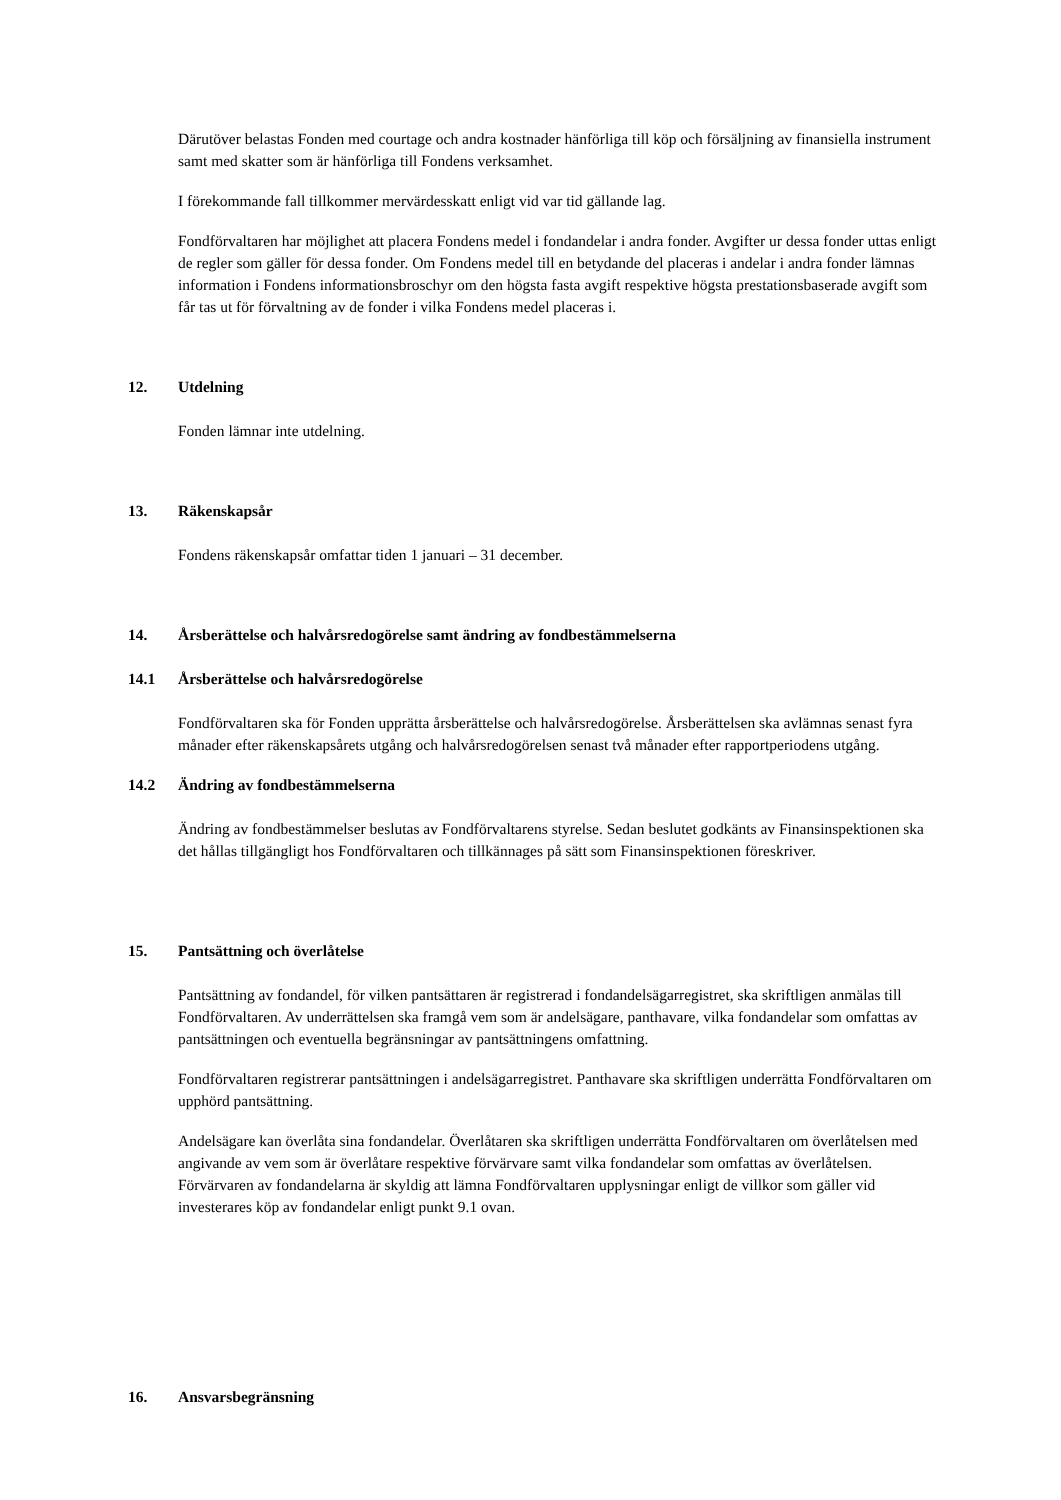Därutöver belastas Fonden med courtage och andra kostnader hänförliga till köp och försäljning av finansiella instrument samt med skatter som är hänförliga till Fondens verksamhet.
I förekommande fall tillkommer mervärdesskatt enligt vid var tid gällande lag.
Fondförvaltaren har möjlighet att placera Fondens medel i fondandelar i andra fonder. Avgifter ur dessa fonder uttas enligt de regler som gäller för dessa fonder. Om Fondens medel till en betydande del placeras i andelar i andra fonder lämnas information i Fondens informationsbroschyr om den högsta fasta avgift respektive högsta prestationsbaserade avgift som får tas ut för förvaltning av de fonder i vilka Fondens medel placeras i.
12. Utdelning
Fonden lämnar inte utdelning.
13. Räkenskapsår
Fondens räkenskapsår omfattar tiden 1 januari – 31 december.
14. Årsberättelse och halvårsredogörelse samt ändring av fondbestämmelserna
14.1 Årsberättelse och halvårsredogörelse
Fondförvaltaren ska för Fonden upprätta årsberättelse och halvårsredogörelse. Årsberättelsen ska avlämnas senast fyra månader efter räkenskapsårets utgång och halvårsredogörelsen senast två månader efter rapportperiodens utgång.
14.2 Ändring av fondbestämmelserna
Ändring av fondbestämmelser beslutas av Fondförvaltarens styrelse. Sedan beslutet godkänts av Finansinspektionen ska det hållas tillgängligt hos Fondförvaltaren och tillkännages på sätt som Finansinspektionen föreskriver.
15. Pantsättning och överlåtelse
Pantsättning av fondandel, för vilken pantsättaren är registrerad i fondandelsägarregistret, ska skriftligen anmälas till Fondförvaltaren. Av underrättelsen ska framgå vem som är andelsägare, panthavare, vilka fondandelar som omfattas av pantsättningen och eventuella begränsningar av pantsättningens omfattning.
Fondförvaltaren registrerar pantsättningen i andelsägarregistret. Panthavare ska skriftligen underrätta Fondförvaltaren om upphörd pantsättning.
Andelsägare kan överlåta sina fondandelar. Överlåtaren ska skriftligen underrätta Fondförvaltaren om överlåtelsen med angivande av vem som är överlåtare respektive förvärvare samt vilka fondandelar som omfattas av överlåtelsen. Förvärvaren av fondandelarna är skyldig att lämna Fondförvaltaren upplysningar enligt de villkor som gäller vid investerares köp av fondandelar enligt punkt 9.1 ovan.
16. Ansvarsbegränsning